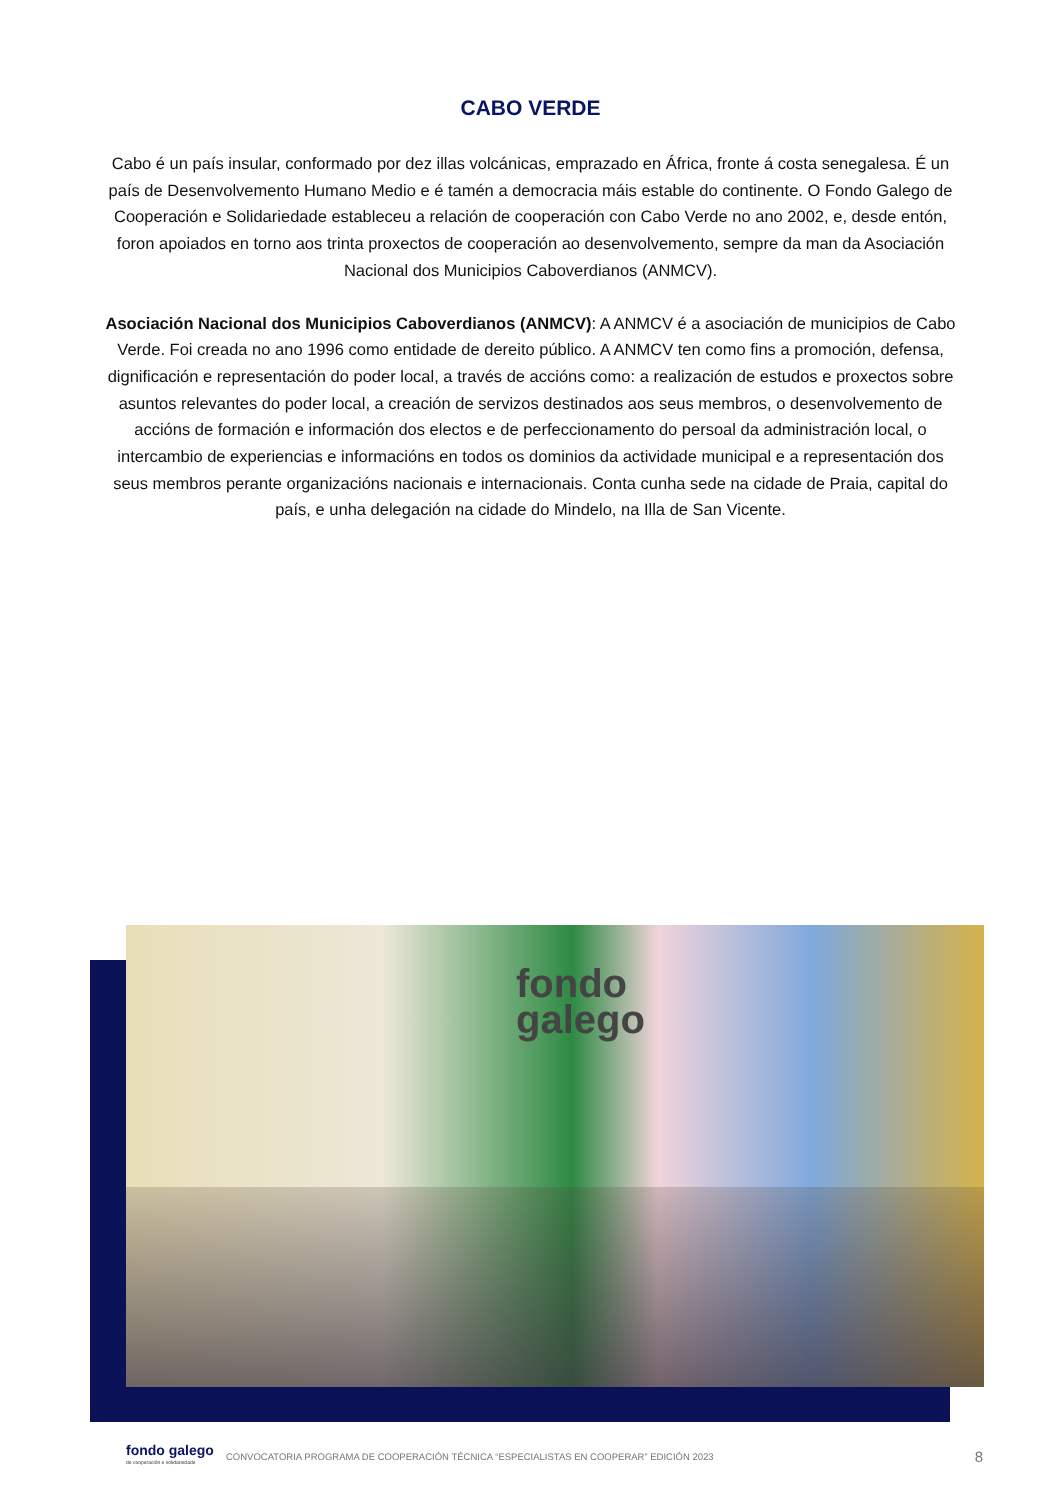CABO VERDE
Cabo é un país insular, conformado por dez illas volcánicas, emprazado en África, fronte á costa senegalesa. É un país de Desenvolvemento Humano Medio e é tamén a democracia máis estable do continente. O Fondo Galego de Cooperación e Solidariedade estableceu a relación de cooperación con Cabo Verde no ano 2002, e, desde entón, foron apoiados en torno aos trinta proxectos de cooperación ao desenvolvemento, sempre da man da Asociación Nacional dos Municipios Caboverdianos (ANMCV).
Asociación Nacional dos Municipios Caboverdianos (ANMCV): A ANMCV é a asociación de municipios de Cabo Verde. Foi creada no ano 1996 como entidade de dereito público. A ANMCV ten como fins a promoción, defensa, dignificación e representación do poder local, a través de accións como: a realización de estudos e proxectos sobre asuntos relevantes do poder local, a creación de servizos destinados aos seus membros, o desenvolvemento de accións de formación e información dos electos e de perfeccionamento do persoal da administración local, o intercambio de experiencias e informacións en todos os dominios da actividade municipal e a representación dos seus membros perante organizacións nacionais e internacionais. Conta cunha sede na cidade de Praia, capital do país, e unha delegación na cidade do Mindelo, na Illa de San Vicente.
fondo
galego
fondo galego
de cooperación e solidariedade
CONVOCATORIA PROGRAMA DE COOPERACIÓN TÉCNICA “ESPECIALISTAS EN COOPERAR” EDICIÓN 2023 8